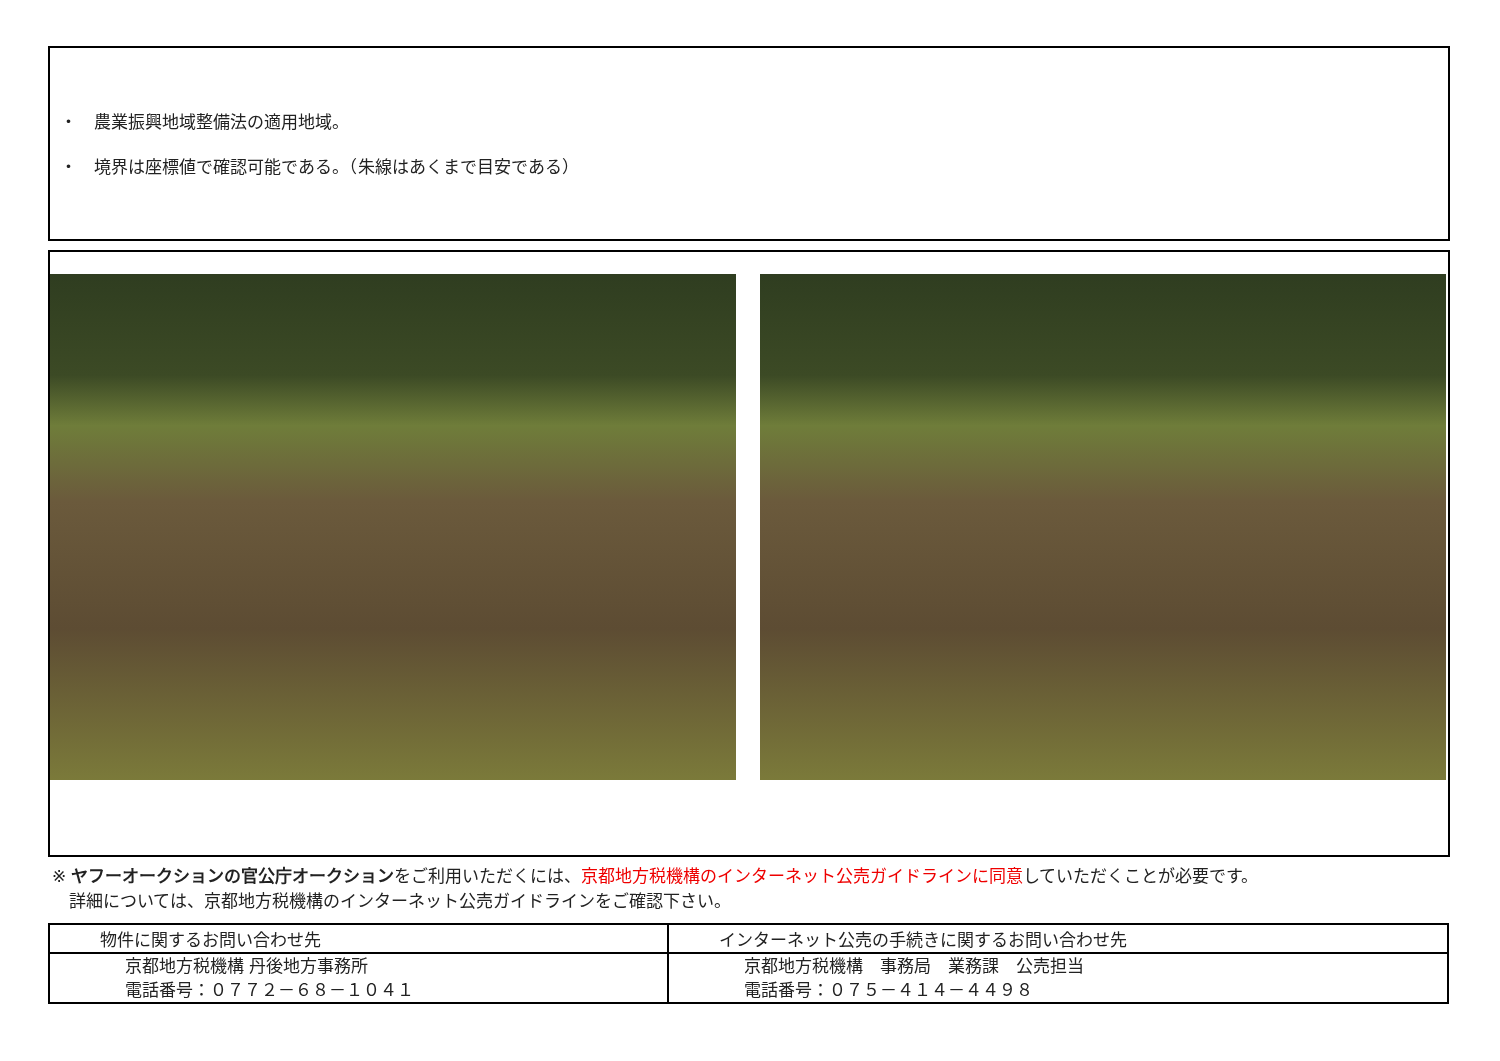・　農業振興地域整備法の適用地域。
・　境界は座標値で確認可能である。（朱線はあくまで目安である）
※ ヤフーオークションの官公庁オークションをご利用いただくには、京都地方税機構のインターネット公売ガイドラインに同意していただくことが必要です。
　詳細については、京都地方税機構のインターネット公売ガイドラインをご確認下さい。
| 物件に関するお問い合わせ先 | インターネット公売の手続きに関するお問い合わせ先 |
| --- | --- |
| 京都地方税機構 丹後地方事務所 電話番号：０７７２－６８－１０４１ | 京都地方税機構 事務局 業務課 公売担当 電話番号：０７５－４１４－４４９８ |